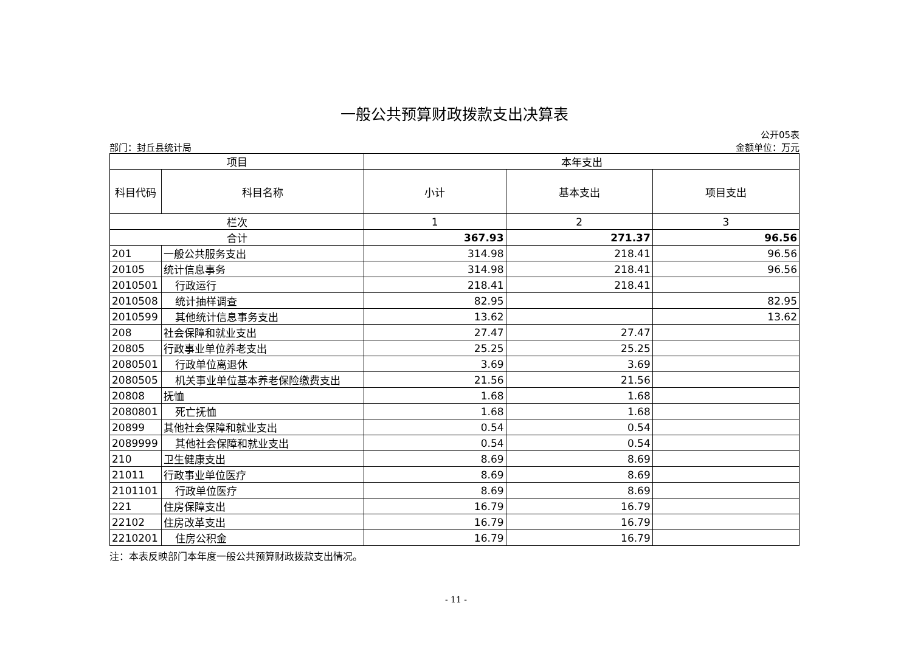一般公共预算财政拨款支出决算表
部门：封丘县统计局
公开05表
金额单位：万元
| 项目 | | 本年支出 | | |
| --- | --- | --- | --- | --- |
| 科目代码 | 科目名称 | 小计 | 基本支出 | 项目支出 |
| 栏次 | | 1 | 2 | 3 |
| 合计 | | 367.93 | 271.37 | 96.56 |
| 201 | 一般公共服务支出 | 314.98 | 218.41 | 96.56 |
| 20105 | 统计信息事务 | 314.98 | 218.41 | 96.56 |
| 2010501 | 行政运行 | 218.41 | 218.41 | |
| 2010508 | 统计抽样调查 | 82.95 | | 82.95 |
| 2010599 | 其他统计信息事务支出 | 13.62 | | 13.62 |
| 208 | 社会保障和就业支出 | 27.47 | 27.47 | |
| 20805 | 行政事业单位养老支出 | 25.25 | 25.25 | |
| 2080501 | 行政单位离退休 | 3.69 | 3.69 | |
| 2080505 | 机关事业单位基本养老保险缴费支出 | 21.56 | 21.56 | |
| 20808 | 抚恤 | 1.68 | 1.68 | |
| 2080801 | 死亡抚恤 | 1.68 | 1.68 | |
| 20899 | 其他社会保障和就业支出 | 0.54 | 0.54 | |
| 2089999 | 其他社会保障和就业支出 | 0.54 | 0.54 | |
| 210 | 卫生健康支出 | 8.69 | 8.69 | |
| 21011 | 行政事业单位医疗 | 8.69 | 8.69 | |
| 2101101 | 行政单位医疗 | 8.69 | 8.69 | |
| 221 | 住房保障支出 | 16.79 | 16.79 | |
| 22102 | 住房改革支出 | 16.79 | 16.79 | |
| 2210201 | 住房公积金 | 16.79 | 16.79 | |
注：本表反映部门本年度一般公共预算财政拨款支出情况。
- 11 -